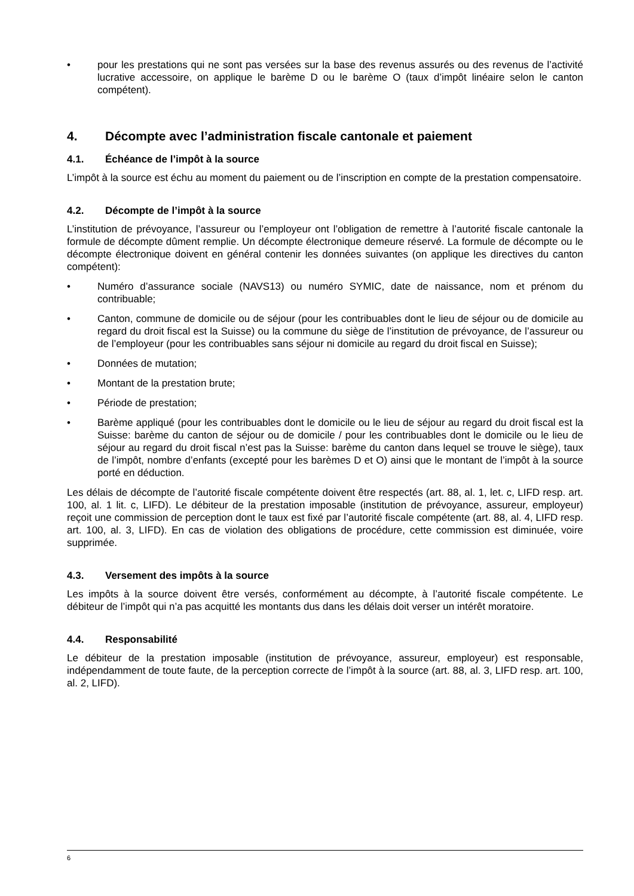• pour les prestations qui ne sont pas versées sur la base des revenus assurés ou des revenus de l’activité lucrative accessoire, on applique le barème D ou le barème O (taux d’impôt linéaire selon le canton compétent).
4. Décompte avec l’administration fiscale cantonale et paiement
4.1. Échéance de l’impôt à la source
L’impôt à la source est échu au moment du paiement ou de l’inscription en compte de la prestation compensatoire.
4.2. Décompte de l’impôt à la source
L’institution de prévoyance, l’assureur ou l’employeur ont l’obligation de remettre à l’autorité fiscale cantonale la formule de décompte dûment remplie. Un décompte électronique demeure réservé. La formule de décompte ou le décompte électronique doivent en général contenir les données suivantes (on applique les directives du canton compétent):
• Numéro d’assurance sociale (NAVS13) ou numéro SYMIC, date de naissance, nom et prénom du contribuable;
• Canton, commune de domicile ou de séjour (pour les contribuables dont le lieu de séjour ou de domicile au regard du droit fiscal est la Suisse) ou la commune du siège de l’institution de prévoyance, de l’assureur ou de l’employeur (pour les contribuables sans séjour ni domicile au regard du droit fiscal en Suisse);
• Données de mutation;
• Montant de la prestation brute;
• Période de prestation;
• Barème appliqué (pour les contribuables dont le domicile ou le lieu de séjour au regard du droit fiscal est la Suisse: barème du canton de séjour ou de domicile / pour les contribuables dont le domicile ou le lieu de séjour au regard du droit fiscal n’est pas la Suisse: barème du canton dans lequel se trouve le siège), taux de l’impôt, nombre d’enfants (excepté pour les barèmes D et O) ainsi que le montant de l’impôt à la source porté en déduction.
Les délais de décompte de l’autorité fiscale compétente doivent être respectés (art. 88, al. 1, let. c, LIFD resp. art. 100, al. 1 lit. c, LIFD). Le débiteur de la prestation imposable (institution de prévoyance, assureur, employeur) reçoit une commission de perception dont le taux est fixé par l’autorité fiscale compétente (art. 88, al. 4, LIFD resp. art. 100, al. 3, LIFD). En cas de violation des obligations de procédure, cette commission est diminuée, voire supprimée.
4.3. Versement des impôts à la source
Les impôts à la source doivent être versés, conformément au décompte, à l’autorité fiscale compétente. Le débiteur de l’impôt qui n’a pas acquitté les montants dus dans les délais doit verser un intérêt moratoire.
4.4. Responsabilité
Le débiteur de la prestation imposable (institution de prévoyance, assureur, employeur) est responsable, indépendamment de toute faute, de la perception correcte de l’impôt à la source (art. 88, al. 3, LIFD resp. art. 100, al. 2, LIFD).
6